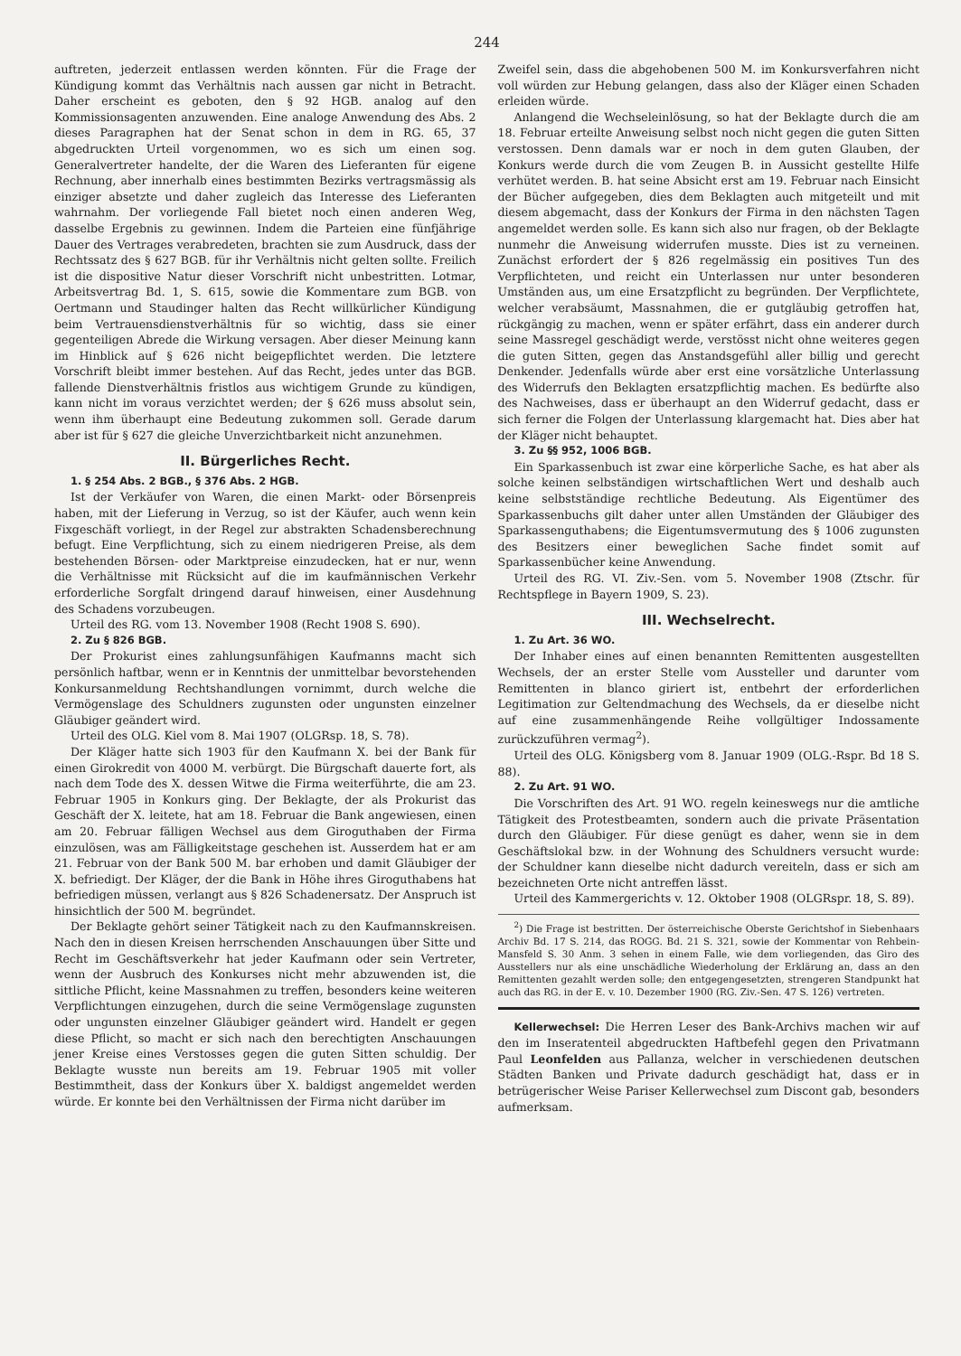244
auftreten, jederzeit entlassen werden könnten. Für die Frage der Kündigung kommt das Verhältnis nach aussen gar nicht in Betracht. Daher erscheint es geboten, den § 92 HGB. analog auf den Kommissionsagenten anzuwenden. Eine analoge Anwendung des Abs. 2 dieses Paragraphen hat der Senat schon in dem in RG. 65, 37 abgedruckten Urteil vorgenommen, wo es sich um einen sog. Generalvertreter handelte, der die Waren des Lieferanten für eigene Rechnung, aber innerhalb eines bestimmten Bezirks vertragsmässig als einziger absetzte und daher zugleich das Interesse des Lieferanten wahrnahm. Der vorliegende Fall bietet noch einen anderen Weg, dasselbe Ergebnis zu gewinnen. Indem die Parteien eine fünfjährige Dauer des Vertrages verabredeten, brachten sie zum Ausdruck, dass der Rechtssatz des § 627 BGB. für ihr Verhältnis nicht gelten sollte. Freilich ist die dispositive Natur dieser Vorschrift nicht unbestritten. Lotmar, Arbeitsvertrag Bd. 1, S. 615, sowie die Kommentare zum BGB. von Oertmann und Staudinger halten das Recht willkürlicher Kündigung beim Vertrauensdienstverhältnis für so wichtig, dass sie einer gegenteiligen Abrede die Wirkung versagen. Aber dieser Meinung kann im Hinblick auf § 626 nicht beigepflichtet werden. Die letztere Vorschrift bleibt immer bestehen. Auf das Recht, jedes unter das BGB. fallende Dienstverhältnis fristlos aus wichtigem Grunde zu kündigen, kann nicht im voraus verzichtet werden; der § 626 muss absolut sein, wenn ihm überhaupt eine Bedeutung zukommen soll. Gerade darum aber ist für § 627 die gleiche Unverzichtbarkeit nicht anzunehmen.
II. Bürgerliches Recht.
1. § 254 Abs. 2 BGB., § 376 Abs. 2 HGB.
Ist der Verkäufer von Waren, die einen Markt- oder Börsenpreis haben, mit der Lieferung in Verzug, so ist der Käufer, auch wenn kein Fixgeschäft vorliegt, in der Regel zur abstrakten Schadensberechnung befugt. Eine Verpflichtung, sich zu einem niedrigeren Preise, als dem bestehenden Börsen- oder Marktpreise einzudecken, hat er nur, wenn die Verhältnisse mit Rücksicht auf die im kaufmännischen Verkehr erforderliche Sorgfalt dringend darauf hinweisen, einer Ausdehnung des Schadens vorzubeugen.
Urteil des RG. vom 13. November 1908 (Recht 1908 S. 690).
2. Zu § 826 BGB.
Der Prokurist eines zahlungsunfähigen Kaufmanns macht sich persönlich haftbar, wenn er in Kenntnis der unmittelbar bevorstehenden Konkursanmeldung Rechtshandlungen vornimmt, durch welche die Vermögenslage des Schuldners zugunsten oder ungunsten einzelner Gläubiger geändert wird.
Urteil des OLG. Kiel vom 8. Mai 1907 (OLGRsp. 18, S. 78).
Der Kläger hatte sich 1903 für den Kaufmann X. bei der Bank für einen Girokredit von 4000 M. verbürgt. Die Bürgschaft dauerte fort, als nach dem Tode des X. dessen Witwe die Firma weiterführte, die am 23. Februar 1905 in Konkurs ging. Der Beklagte, der als Prokurist das Geschäft der X. leitete, hat am 18. Februar die Bank angewiesen, einen am 20. Februar fälligen Wechsel aus dem Giroguthaben der Firma einzulösen, was am Fälligkeitstage geschehen ist. Ausserdem hat er am 21. Februar von der Bank 500 M. bar erhoben und damit Gläubiger der X. befriedigt. Der Kläger, der die Bank in Höhe ihres Giroguthabens hat befriedigen müssen, verlangt aus § 826 Schadenersatz. Der Anspruch ist hinsichtlich der 500 M. begründet.
Der Beklagte gehört seiner Tätigkeit nach zu den Kaufmannskreisen. Nach den in diesen Kreisen herrschenden Anschauungen über Sitte und Recht im Geschäftsverkehr hat jeder Kaufmann oder sein Vertreter, wenn der Ausbruch des Konkurses nicht mehr abzuwenden ist, die sittliche Pflicht, keine Massnahmen zu treffen, besonders keine weiteren Verpflichtungen einzugehen, durch die seine Vermögenslage zugunsten oder ungunsten einzelner Gläubiger geändert wird. Handelt er gegen diese Pflicht, so macht er sich nach den berechtigten Anschauungen jener Kreise eines Verstosses gegen die guten Sitten schuldig. Der Beklagte wusste nun bereits am 19. Februar 1905 mit voller Bestimmtheit, dass der Konkurs über X. baldigst angemeldet werden würde. Er konnte bei den Verhältnissen der Firma nicht darüber im
Zweifel sein, dass die abgehobenen 500 M. im Konkursverfahren nicht voll würden zur Hebung gelangen, dass also der Kläger einen Schaden erleiden würde.
Anlangend die Wechseleinlösung, so hat der Beklagte durch die am 18. Februar erteilte Anweisung selbst noch nicht gegen die guten Sitten verstossen. Denn damals war er noch in dem guten Glauben, der Konkurs werde durch die vom Zeugen B. in Aussicht gestellte Hilfe verhütet werden. B. hat seine Absicht erst am 19. Februar nach Einsicht der Bücher aufgegeben, dies dem Beklagten auch mitgeteilt und mit diesem abgemacht, dass der Konkurs der Firma in den nächsten Tagen angemeldet werden solle. Es kann sich also nur fragen, ob der Beklagte nunmehr die Anweisung widerrufen musste. Dies ist zu verneinen. Zunächst erfordert der § 826 regelmässig ein positives Tun des Verpflichteten, und reicht ein Unterlassen nur unter besonderen Umständen aus, um eine Ersatzpflicht zu begründen. Der Verpflichtete, welcher verabsäumt, Massnahmen, die er gutgläubig getroffen hat, rückgängig zu machen, wenn er später erfährt, dass ein anderer durch seine Massregel geschädigt werde, verstösst nicht ohne weiteres gegen die guten Sitten, gegen das Anstandsgefühl aller billig und gerecht Denkender. Jedenfalls würde aber erst eine vorsätzliche Unterlassung des Widerrufs den Beklagten ersatzpflichtig machen. Es bedürfte also des Nachweises, dass er überhaupt an den Widerruf gedacht, dass er sich ferner die Folgen der Unterlassung klargemacht hat. Dies aber hat der Kläger nicht behauptet.
3. Zu §§ 952, 1006 BGB.
Ein Sparkassenbuch ist zwar eine körperliche Sache, es hat aber als solche keinen selbständigen wirtschaftlichen Wert und deshalb auch keine selbstständige rechtliche Bedeutung. Als Eigentümer des Sparkassenbuchs gilt daher unter allen Umständen der Gläubiger des Sparkassenguthabens; die Eigentumsvermutung des § 1006 zugunsten des Besitzers einer beweglichen Sache findet somit auf Sparkassenbücher keine Anwendung.
Urteil des RG. VI. Ziv.-Sen. vom 5. November 1908 (Ztschr. für Rechtspflege in Bayern 1909, S. 23).
III. Wechselrecht.
1. Zu Art. 36 WO.
Der Inhaber eines auf einen benannten Remittenten ausgestellten Wechsels, der an erster Stelle vom Aussteller und darunter vom Remittenten in blanco giriert ist, entbehrt der erforderlichen Legitimation zur Geltendmachung des Wechsels, da er dieselbe nicht auf eine zusammenhängende Reihe vollgültiger Indossamente zurückzuführen vermag<sup>2</sup>).
Urteil des OLG. Königsberg vom 8. Januar 1909 (OLG.-Rspr. Bd 18 S. 88).
2. Zu Art. 91 WO.
Die Vorschriften des Art. 91 WO. regeln keineswegs nur die amtliche Tätigkeit des Protestbeamten, sondern auch die private Präsentation durch den Gläubiger. Für diese genügt es daher, wenn sie in dem Geschäftslokal bzw. in der Wohnung des Schuldners versucht wurde: der Schuldner kann dieselbe nicht dadurch vereiteln, dass er sich am bezeichneten Orte nicht antreffen lässt.
Urteil des Kammergerichts v. 12. Oktober 1908 (OLGRspr. 18, S. 89).
<sup>2</sup>) Die Frage ist bestritten. Der österreichische Oberste Gerichtshof in Siebenhaars Archiv Bd. 17 S. 214, das ROGG. Bd. 21 S. 321, sowie der Kommentar von Rehbein-Mansfeld S. 30 Anm. 3 sehen in einem Falle, wie dem vorliegenden, das Giro des Ausstellers nur als eine unschädliche Wiederholung der Erklärung an, dass an den Remittenten gezahlt werden solle; den entgegengesetzten, strengeren Standpunkt hat auch das RG. in der E. v. 10. Dezember 1900 (RG. Ziv.-Sen. 47 S. 126) vertreten.
Kellerwechsel: Die Herren Leser des Bank-Archivs machen wir auf den im Inseratenteil abgedruckten Haftbefehl gegen den Privatmann Paul Leonfelden aus Pallanza, welcher in verschiedenen deutschen Städten Banken und Private dadurch geschädigt hat, dass er in betrügerischer Weise Pariser Kellerwechsel zum Discont gab, besonders aufmerksam.